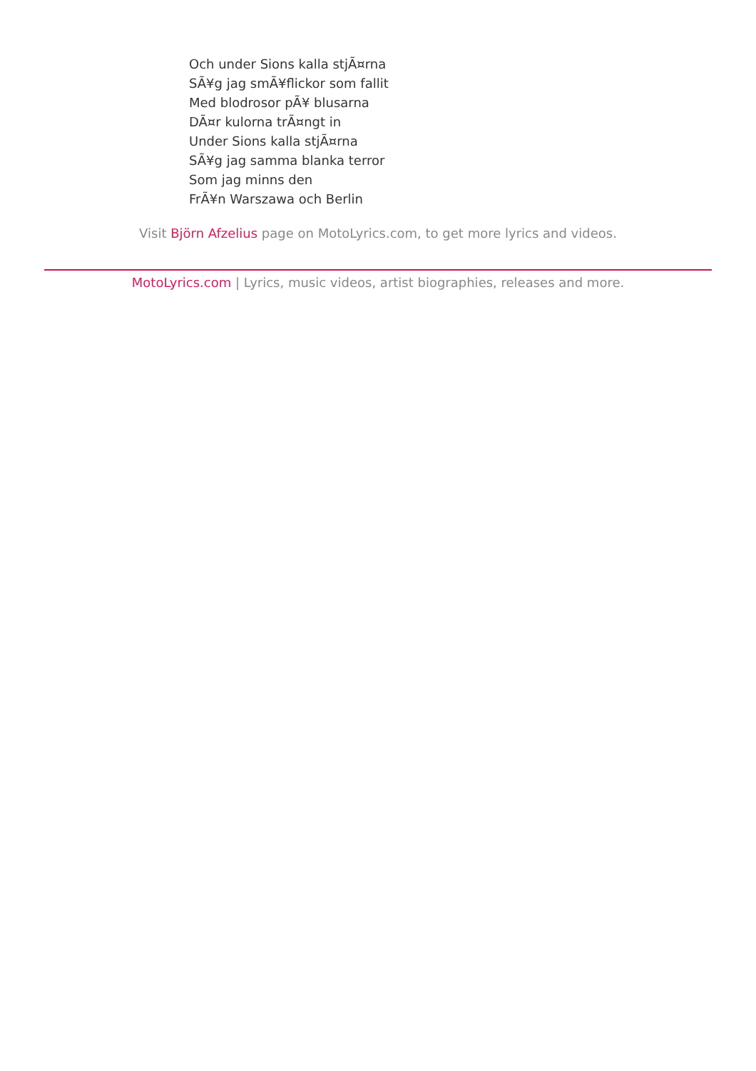Och under Sions kalla stjÃ¤rna
SÃ¥g jag smÃ¥flickor som fallit
Med blodrosor pÃ¥ blusarna
DÃ¤r kulorna trÃ¤ngt in
Under Sions kalla stjÃ¤rna
SÃ¥g jag samma blanka terror
Som jag minns den
FrÃ¥n Warszawa och Berlin
Visit Björn Afzelius page on MotoLyrics.com, to get more lyrics and videos.
MotoLyrics.com | Lyrics, music videos, artist biographies, releases and more.